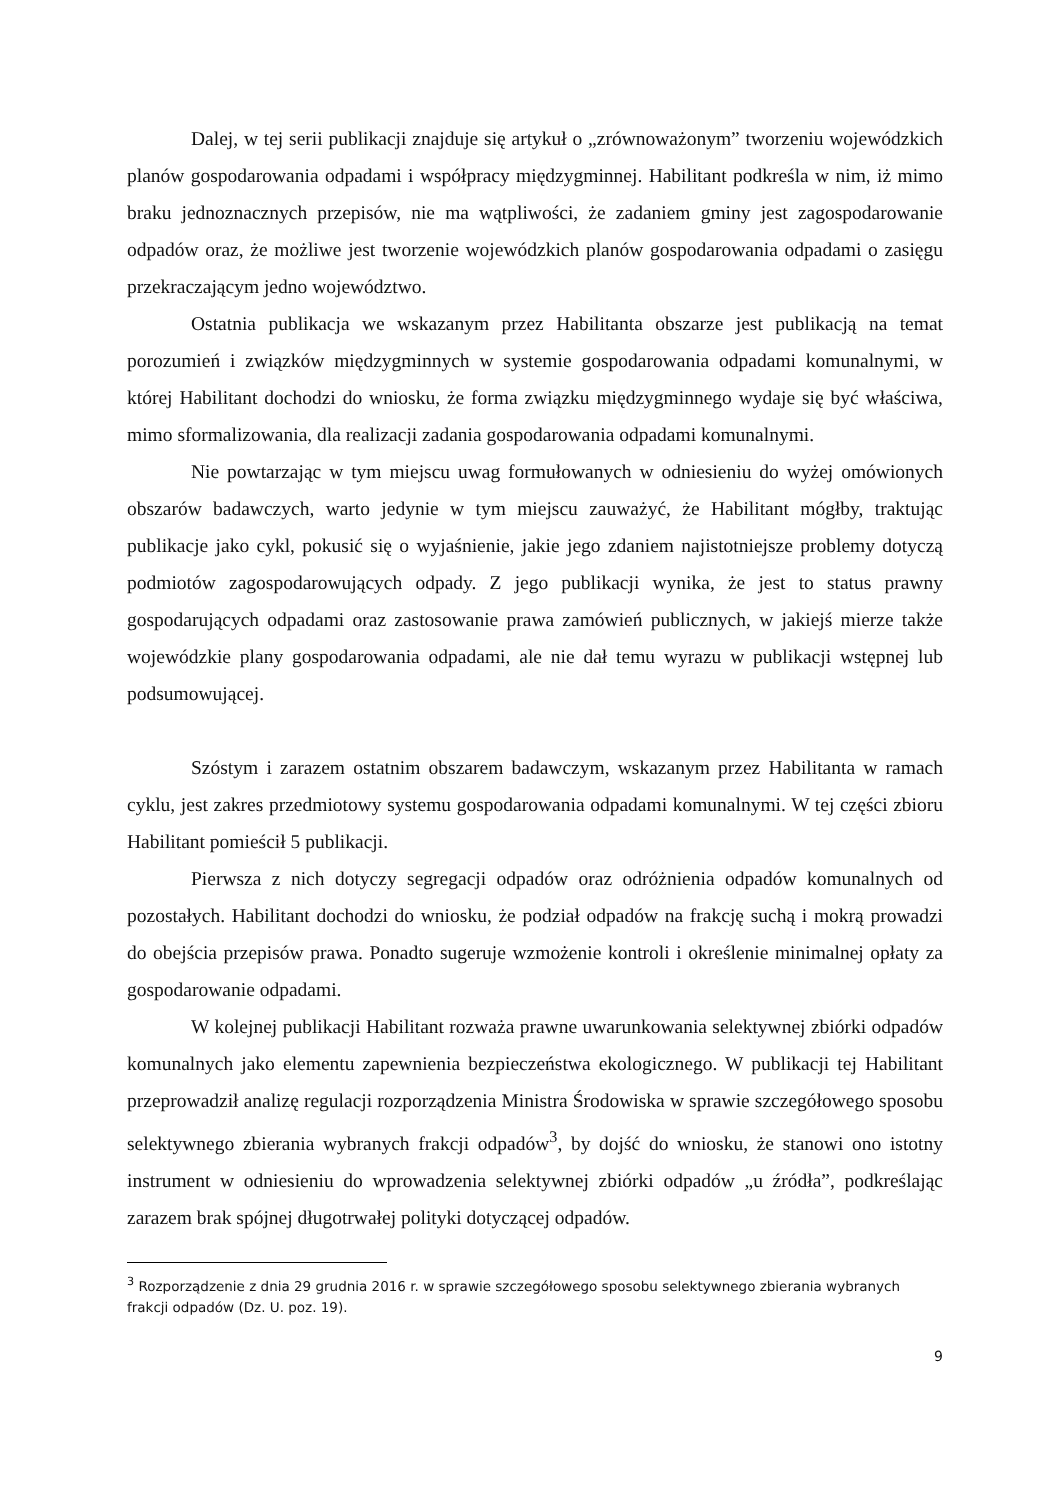Dalej, w tej serii publikacji znajduje się artykuł o „zrównoważonym” tworzeniu wojewódzkich planów gospodarowania odpadami i współpracy międzygminnej. Habilitant podkreśla w nim, iż mimo braku jednoznacznych przepisów, nie ma wątpliwości, że zadaniem gminy jest zagospodarowanie odpadów oraz, że możliwe jest tworzenie wojewódzkich planów gospodarowania odpadami o zasięgu przekraczającym jedno województwo.
Ostatnia publikacja we wskazanym przez Habilitanta obszarze jest publikacją na temat porozumień i związków międzygminnych w systemie gospodarowania odpadami komunalnymi, w której Habilitant dochodzi do wniosku, że forma związku międzygminnego wydaje się być właściwa, mimo sformalizowania, dla realizacji zadania gospodarowania odpadami komunalnymi.
Nie powtarzając w tym miejscu uwag formułowanych w odniesieniu do wyżej omówionych obszarów badawczych, warto jedynie w tym miejscu zauważyć, że Habilitant mógłby, traktując publikacje jako cykl, pokusić się o wyjaśnienie, jakie jego zdaniem najistotniejsze problemy dotyczą podmiotów zagospodarowujących odpady. Z jego publikacji wynika, że jest to status prawny gospodarujących odpadami oraz zastosowanie prawa zamówień publicznych, w jakiejś mierze także wojewódzkie plany gospodarowania odpadami, ale nie dał temu wyrazu w publikacji wstępnej lub podsumowującej.
Szóstym i zarazem ostatnim obszarem badawczym, wskazanym przez Habilitanta w ramach cyklu, jest zakres przedmiotowy systemu gospodarowania odpadami komunalnymi. W tej części zbioru Habilitant pomieścił 5 publikacji.
Pierwsza z nich dotyczy segregacji odpadów oraz odróżnienia odpadów komunalnych od pozostałych. Habilitant dochodzi do wniosku, że podział odpadów na frakcję suchą i mokrą prowadzi do obejścia przepisów prawa. Ponadto sugeruje wzmożenie kontroli i określenie minimalnej opłaty za gospodarowanie odpadami.
W kolejnej publikacji Habilitant rozważa prawne uwarunkowania selektywnej zbiórki odpadów komunalnych jako elementu zapewnienia bezpieczeństwa ekologicznego. W publikacji tej Habilitant przeprowadził analizę regulacji rozporządzenia Ministra Środowiska w sprawie szczegółowego sposobu selektywnego zbierania wybranych frakcji odpadów<sup>3</sup>, by dojść do wniosku, że stanowi ono istotny instrument w odniesieniu do wprowadzenia selektywnej zbiórki odpadów „u źródła”, podkreślając zarazem brak spójnej długotrwałej polityki dotyczącej odpadów.
<sup>3</sup> Rozporządzenie z dnia 29 grudnia 2016 r. w sprawie szczegółowego sposobu selektywnego zbierania wybranych frakcji odpadów (Dz. U. poz. 19).
9